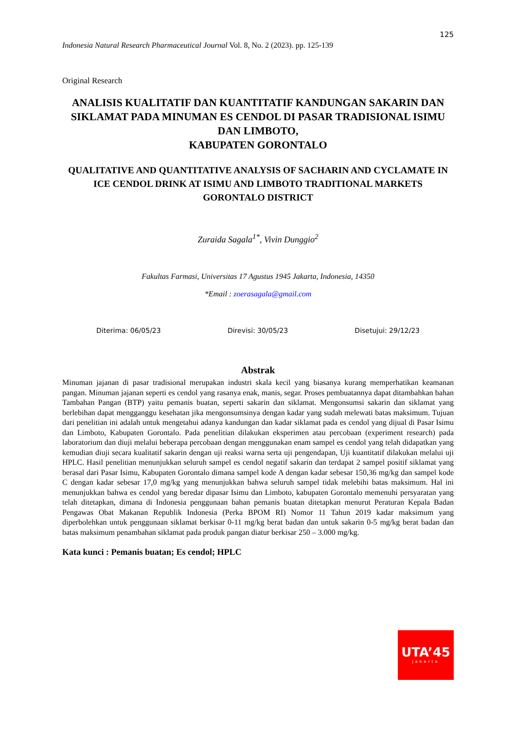125
Indonesia Natural Research Pharmaceutical Journal Vol. 8, No. 2 (2023). pp. 125-139
Original Research
ANALISIS KUALITATIF DAN KUANTITATIF KANDUNGAN SAKARIN DAN SIKLAMAT PADA MINUMAN ES CENDOL DI PASAR TRADISIONAL ISIMU DAN LIMBOTO,
KABUPATEN GORONTALO
QUALITATIVE AND QUANTITATIVE ANALYSIS OF SACHARIN AND CYCLAMATE IN ICE CENDOL DRINK AT ISIMU AND LIMBOTO TRADITIONAL MARKETS GORONTALO DISTRICT
Zuraida Sagala<sup>1*</sup>, Vivin Dunggio<sup>2</sup>
Fakultas Farmasi, Universitas 17 Agustus 1945 Jakarta, Indonesia, 14350
*Email : zoerasagala@gmail.com
Diterima: 06/05/23 Direvisi: 30/05/23 Disetujui: 29/12/23
Abstrak
Minuman jajanan di pasar tradisional merupakan industri skala kecil yang biasanya kurang memperhatikan keamanan pangan. Minuman jajanan seperti es cendol yang rasanya enak, manis, segar. Proses pembuatannya dapat ditambahkan bahan Tambahan Pangan (BTP) yaitu pemanis buatan, seperti sakarin dan siklamat. Mengonsumsi sakarin dan siklamat yang berlebihan dapat mengganggu kesehatan jika mengonsumsinya dengan kadar yang sudah melewati batas maksimum. Tujuan dari penelitian ini adalah untuk mengetahui adanya kandungan dan kadar siklamat pada es cendol yang dijual di Pasar Isimu dan Limboto, Kabupaten Gorontalo. Pada penelitian dilakukan eksperimen atau percobaan (experiment research) pada laboratorium dan diuji melalui beberapa percobaan dengan menggunakan enam sampel es cendol yang telah didapatkan yang kemudian diuji secara kualitatif sakarin dengan uji reaksi warna serta uji pengendapan, Uji kuantitatif dilakukan melalui uji HPLC. Hasil penelitian menunjukkan seluruh sampel es cendol negatif sakarin dan terdapat 2 sampel positif siklamat yang berasal dari Pasar Isimu, Kabupaten Gorontalo dimana sampel kode A dengan kadar sebesar 150,36 mg/kg dan sampel kode C dengan kadar sebesar 17,0 mg/kg yang menunjukkan bahwa seluruh sampel tidak melebihi batas maksimum. Hal ini menunjukkan bahwa es cendol yang beredar dipasar Isimu dan Limboto, kabupaten Gorontalo memenuhi persyaratan yang telah ditetapkan, dimana di Indonesia penggunaan bahan pemanis buatan ditetapkan menurut Peraturan Kepala Badan Pengawas Obat Makanan Republik Indonesia (Perka BPOM RI) Nomor 11 Tahun 2019 kadar maksimum yang diperbolehkan untuk penggunaan siklamat berkisar 0-11 mg/kg berat badan dan untuk sakarin 0-5 mg/kg berat badan dan batas maksimum penambahan siklamat pada produk pangan diatur berkisar 250 – 3.000 mg/kg.
Kata kunci : Pemanis buatan; Es cendol; HPLC
UTA’45
Jakarta